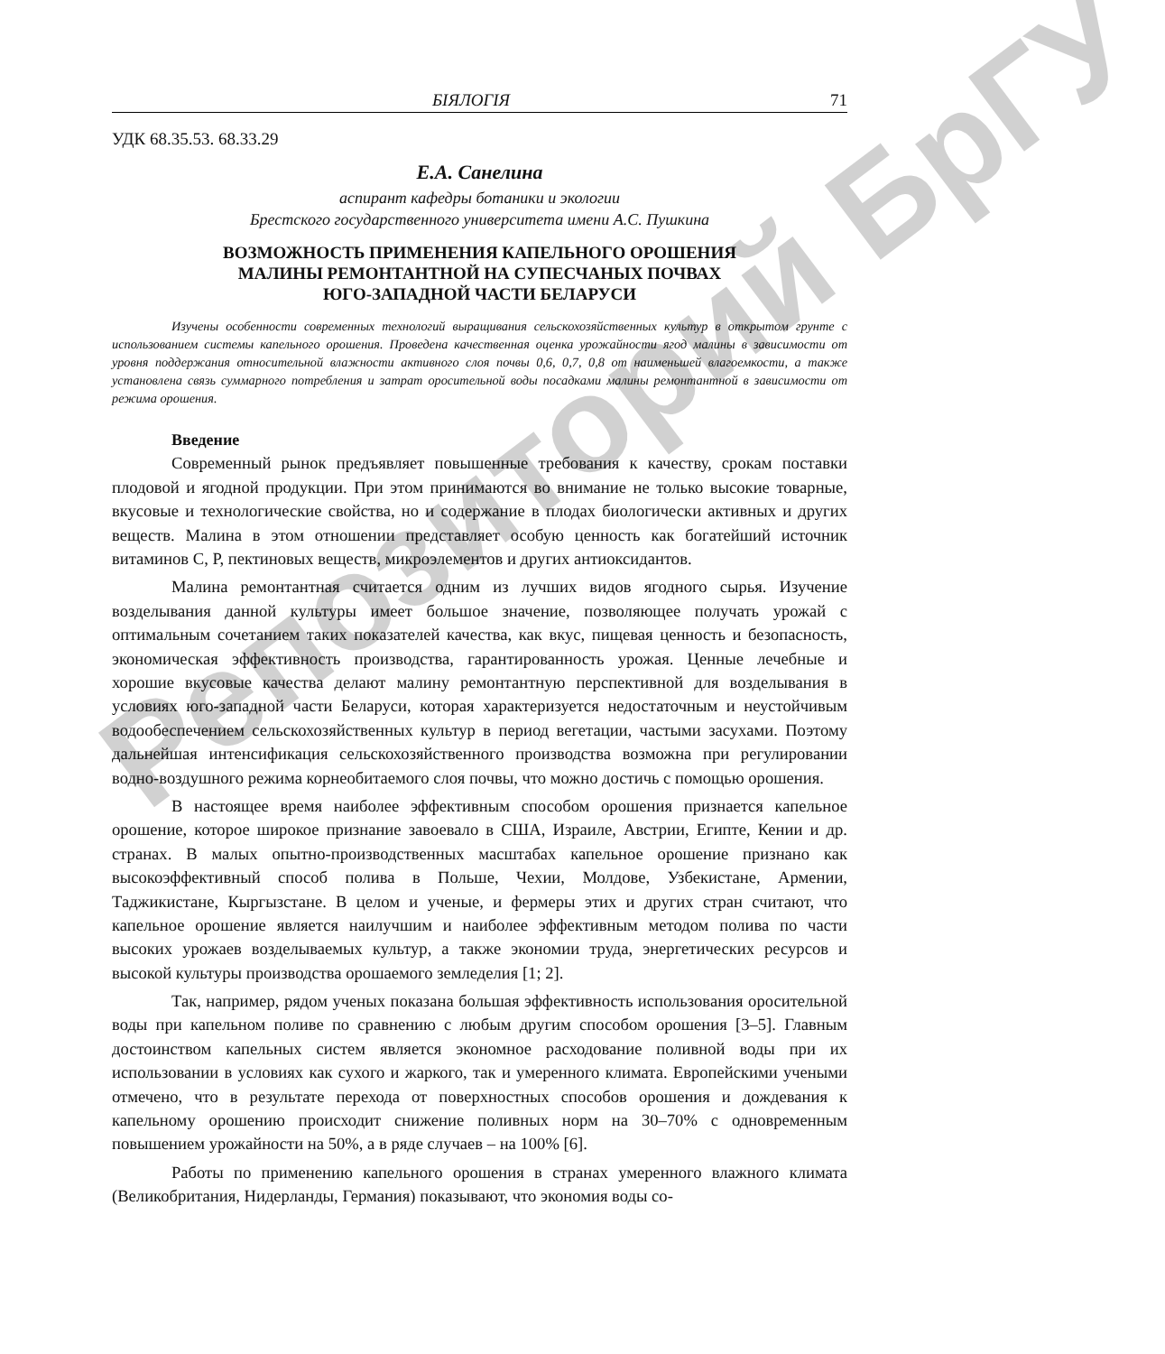БІЯЛОГІЯ 71
УДК 68.35.53. 68.33.29
Е.А. Санелина
аспирант кафедры ботаники и экологии
Брестского государственного университета имени А.С. Пушкина
ВОЗМОЖНОСТЬ ПРИМЕНЕНИЯ КАПЕЛЬНОГО ОРОШЕНИЯ
МАЛИНЫ РЕМОНТАНТНОЙ НА СУПЕСЧАНЫХ ПОЧВАХ
ЮГО-ЗАПАДНОЙ ЧАСТИ БЕЛАРУСИ
Изучены особенности современных технологий выращивания сельскохозяйственных культур в открытом грунте с использованием системы капельного орошения. Проведена качественная оценка урожайности ягод малины в зависимости от уровня поддержания относительной влажности активного слоя почвы 0,6, 0,7, 0,8 от наименьшей влагоемкости, а также установлена связь суммарного потребления и затрат оросительной воды посадками малины ремонтантной в зависимости от режима орошения.
Введение
Современный рынок предъявляет повышенные требования к качеству, срокам поставки плодовой и ягодной продукции. При этом принимаются во внимание не только высокие товарные, вкусовые и технологические свойства, но и содержание в плодах биологически активных и других веществ. Малина в этом отношении представляет особую ценность как богатейший источник витаминов С, Р, пектиновых веществ, микроэлементов и других антиоксидантов.
Малина ремонтантная считается одним из лучших видов ягодного сырья. Изучение возделывания данной культуры имеет большое значение, позволяющее получать урожай с оптимальным сочетанием таких показателей качества, как вкус, пищевая ценность и безопасность, экономическая эффективность производства, гарантированность урожая. Ценные лечебные и хорошие вкусовые качества делают малину ремонтантную перспективной для возделывания в условиях юго-западной части Беларуси, которая характеризуется недостаточным и неустойчивым водообеспечением сельскохозяйственных культур в период вегетации, частыми засухами. Поэтому дальнейшая интенсификация сельскохозяйственного производства возможна при регулировании водно-воздушного режима корнеобитаемого слоя почвы, что можно достичь с помощью орошения.
В настоящее время наиболее эффективным способом орошения признается капельное орошение, которое широкое признание завоевало в США, Израиле, Австрии, Египте, Кении и др. странах. В малых опытно-производственных масштабах капельное орошение признано как высокоэффективный способ полива в Польше, Чехии, Молдове, Узбекистане, Армении, Таджикистане, Кыргызстане. В целом и ученые, и фермеры этих и других стран считают, что капельное орошение является наилучшим и наиболее эффективным методом полива по части высоких урожаев возделываемых культур, а также экономии труда, энергетических ресурсов и высокой культуры производства орошаемого земледелия [1; 2].
Так, например, рядом ученых показана большая эффективность использования оросительной воды при капельном поливе по сравнению с любым другим способом орошения [3–5]. Главным достоинством капельных систем является экономное расходование поливной воды при их использовании в условиях как сухого и жаркого, так и умеренного климата. Европейскими учеными отмечено, что в результате перехода от поверхностных способов орошения и дождевания к капельному орошению происходит снижение поливных норм на 30–70% с одновременным повышением урожайности на 50%, а в ряде случаев – на 100% [6].
Работы по применению капельного орошения в странах умеренного влажного климата (Великобритания, Нидерланды, Германия) показывают, что экономия воды со-
Репозиторий БрГУ